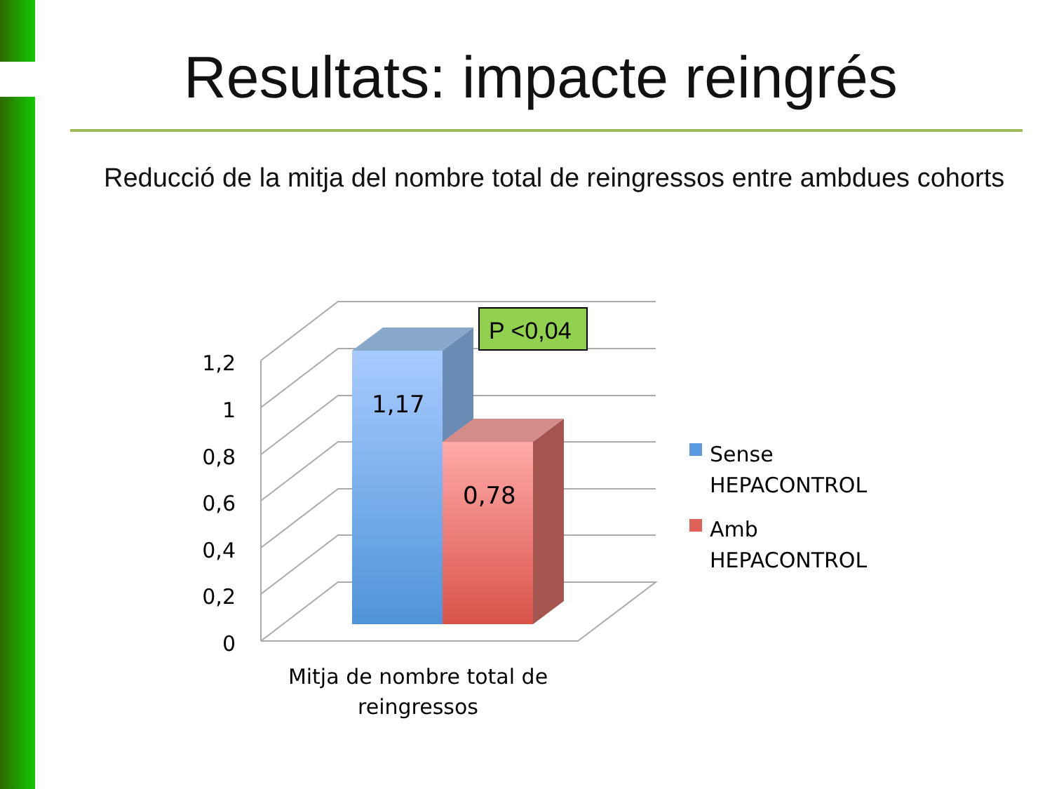Resultats: impacte reingrés
Reducció de la mitja del nombre total de reingressos entre ambdues cohorts
P <0,04
1,17
0,78
1,2
1
0,8
0,6
0,4
0,2
0
Mitja de nombre total de
reingressos
Sense
HEPACONTROL
Amb
HEPACONTROL